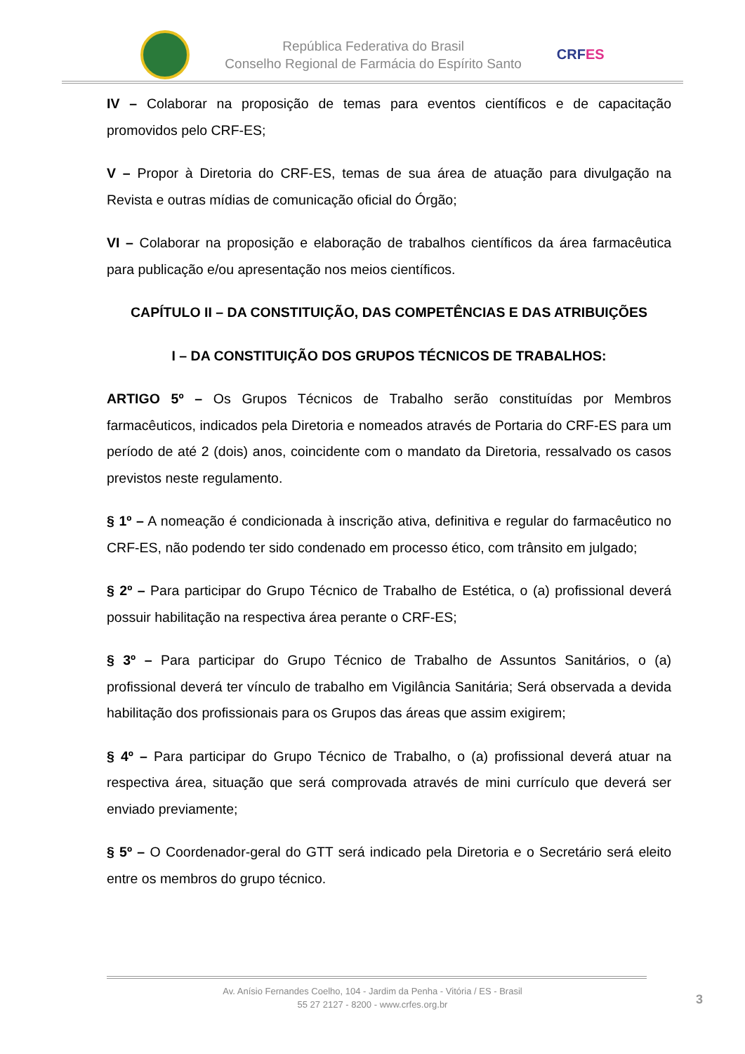República Federativa do Brasil
Conselho Regional de Farmácia do Espírito Santo
CRFES
IV – Colaborar na proposição de temas para eventos científicos e de capacitação promovidos pelo CRF-ES;
V – Propor à Diretoria do CRF-ES, temas de sua área de atuação para divulgação na Revista e outras mídias de comunicação oficial do Órgão;
VI – Colaborar na proposição e elaboração de trabalhos científicos da área farmacêutica para publicação e/ou apresentação nos meios científicos.
CAPÍTULO II – DA CONSTITUIÇÃO, DAS COMPETÊNCIAS E DAS ATRIBUIÇÕES
I – DA CONSTITUIÇÃO DOS GRUPOS TÉCNICOS DE TRABALHOS:
ARTIGO 5º – Os Grupos Técnicos de Trabalho serão constituídas por Membros farmacêuticos, indicados pela Diretoria e nomeados através de Portaria do CRF-ES para um período de até 2 (dois) anos, coincidente com o mandato da Diretoria, ressalvado os casos previstos neste regulamento.
§ 1º – A nomeação é condicionada à inscrição ativa, definitiva e regular do farmacêutico no CRF-ES, não podendo ter sido condenado em processo ético, com trânsito em julgado;
§ 2º – Para participar do Grupo Técnico de Trabalho de Estética, o (a) profissional deverá possuir habilitação na respectiva área perante o CRF-ES;
§ 3º – Para participar do Grupo Técnico de Trabalho de Assuntos Sanitários, o (a) profissional deverá ter vínculo de trabalho em Vigilância Sanitária; Será observada a devida habilitação dos profissionais para os Grupos das áreas que assim exigirem;
§ 4º – Para participar do Grupo Técnico de Trabalho, o (a) profissional deverá atuar na respectiva área, situação que será comprovada através de mini currículo que deverá ser enviado previamente;
§ 5º – O Coordenador-geral do GTT será indicado pela Diretoria e o Secretário será eleito entre os membros do grupo técnico.
Av. Anísio Fernandes Coelho, 104 - Jardim da Penha - Vitória / ES - Brasil
55 27 2127 - 8200 - www.crfes.org.br
3